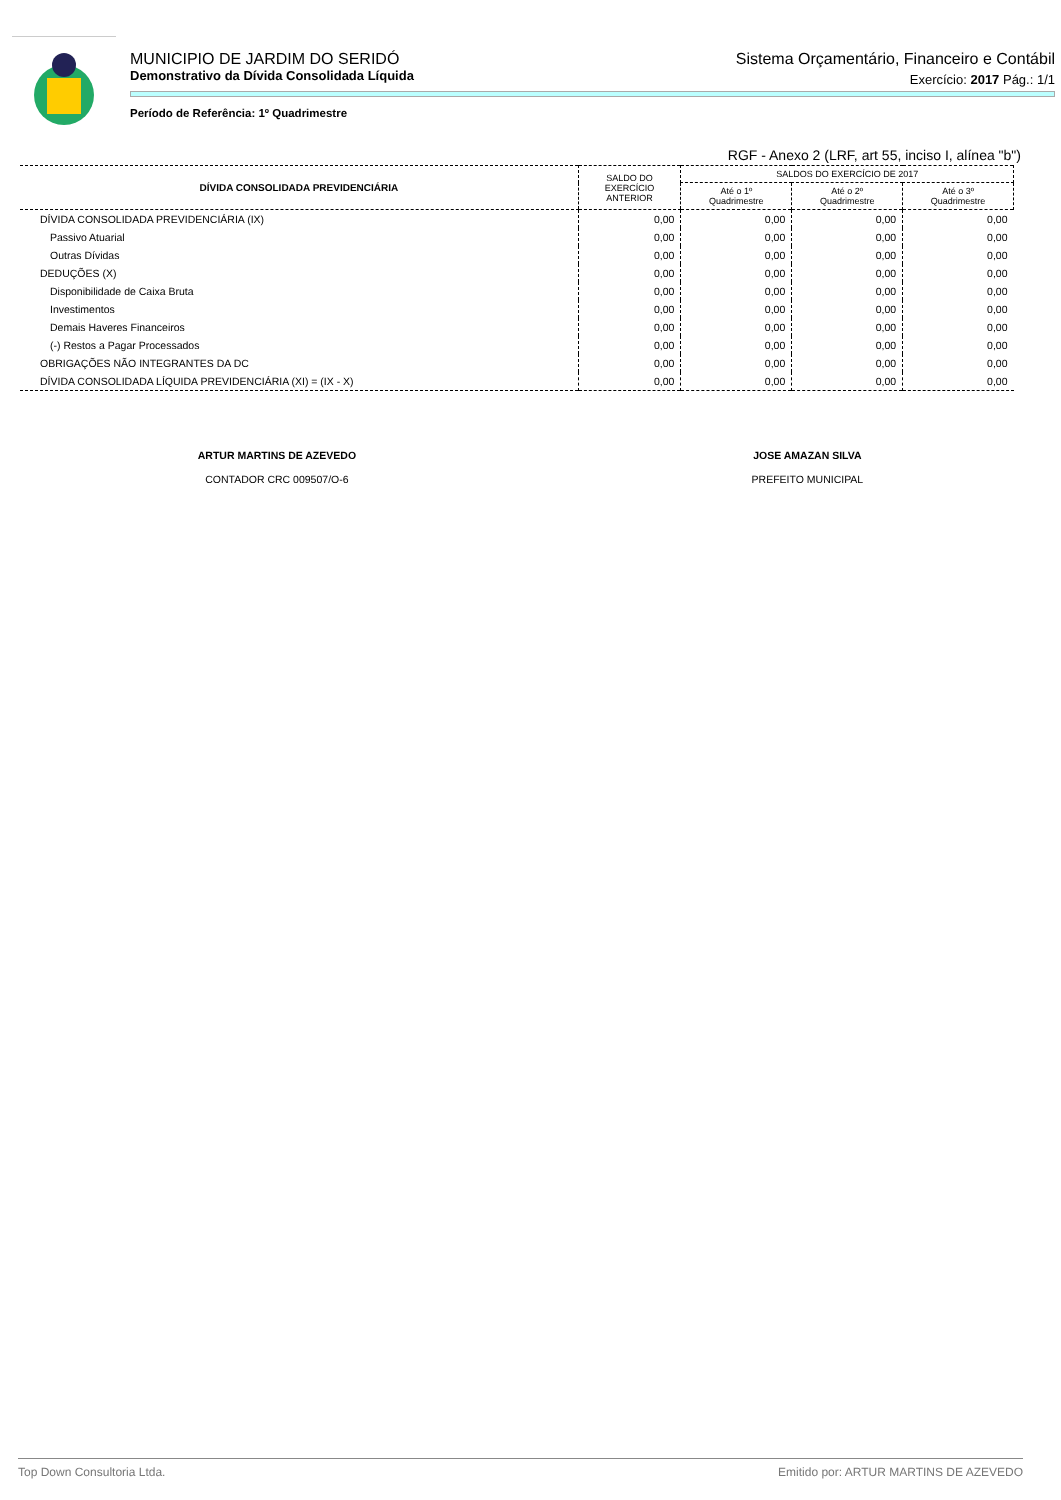MUNICIPIO DE JARDIM DO SERIDÓ Sistema Orçamentário, Financeiro e Contábil
Demonstrativo da Dívida Consolidada Líquida Exercício: 2017 Pág.: 1/1
Período de Referência: 1º Quadrimestre
RGF - Anexo 2 (LRF, art 55, inciso I, alínea "b")
| DÍVIDA CONSOLIDADA PREVIDENCIÁRIA | SALDO DO EXERCÍCIO ANTERIOR | SALDOS DO EXERCÍCIO DE 2017 | | |
| --- | --- | --- | --- | --- |
| | | Até o 1º Quadrimestre | Até o 2º Quadrimestre | Até o 3º Quadrimestre |
| DÍVIDA CONSOLIDADA PREVIDENCIÁRIA (IX) | 0,00 | 0,00 | 0,00 | 0,00 |
| Passivo Atuarial | 0,00 | 0,00 | 0,00 | 0,00 |
| Outras Dívidas | 0,00 | 0,00 | 0,00 | 0,00 |
| DEDUÇÕES (X) | 0,00 | 0,00 | 0,00 | 0,00 |
| Disponibilidade de Caixa Bruta | 0,00 | 0,00 | 0,00 | 0,00 |
| Investimentos | 0,00 | 0,00 | 0,00 | 0,00 |
| Demais Haveres Financeiros | 0,00 | 0,00 | 0,00 | 0,00 |
| (-) Restos a Pagar Processados | 0,00 | 0,00 | 0,00 | 0,00 |
| OBRIGAÇÕES NÃO INTEGRANTES DA DC | 0,00 | 0,00 | 0,00 | 0,00 |
| DÍVIDA CONSOLIDADA LÍQUIDA PREVIDENCIÁRIA (XI) = (IX - X) | 0,00 | 0,00 | 0,00 | 0,00 |
ARTUR MARTINS DE AZEVEDO
CONTADOR CRC 009507/O-6
JOSE AMAZAN SILVA
PREFEITO MUNICIPAL
Top Down Consultoria Ltda. Emitido por: ARTUR MARTINS DE AZEVEDO